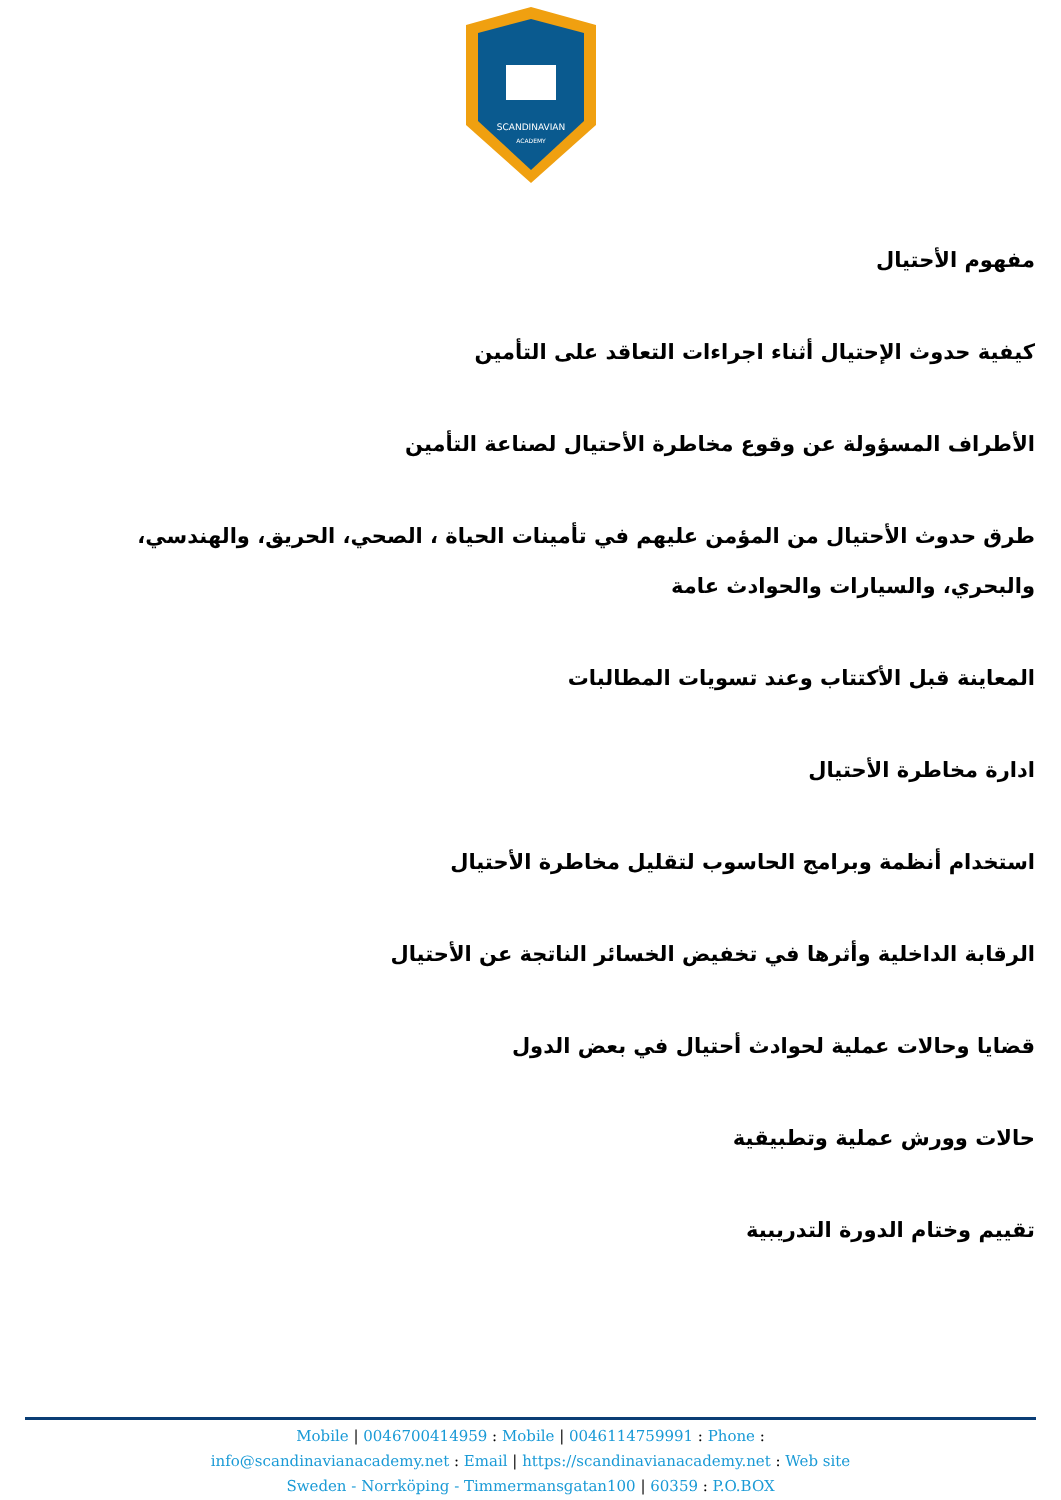SCANDINAVIAN
ACADEMY
مفهوم الأحتيال
كيفية حدوث الإحتيال أثناء اجراءات التعاقد على التأمين
الأطراف المسؤولة عن وقوع مخاطرة الأحتيال لصناعة التأمين
طرق حدوث الأحتيال من المؤمن عليهم في تأمينات الحياة ، الصحي، الحريق، والهندسي، والبحري، والسيارات والحوادث عامة
المعاينة قبل الأكتتاب وعند تسويات المطالبات
ادارة مخاطرة الأحتيال
استخدام أنظمة وبرامج الحاسوب لتقليل مخاطرة الأحتيال
الرقابة الداخلية وأثرها في تخفيض الخسائر الناتجة عن الأحتيال
قضايا وحالات عملية لحوادث أحتيال في بعض الدول
حالات وورش عملية وتطبيقية
تقييم وختام الدورة التدريبية
Mobile | 0046700414959 : Mobile | 0046114759991 : Phone :
info@scandinavianacademy.net : Email | https://scandinavianacademy.net : Web site
Sweden - Norrköping - Timmermansgatan100 | 60359 : P.O.BOX